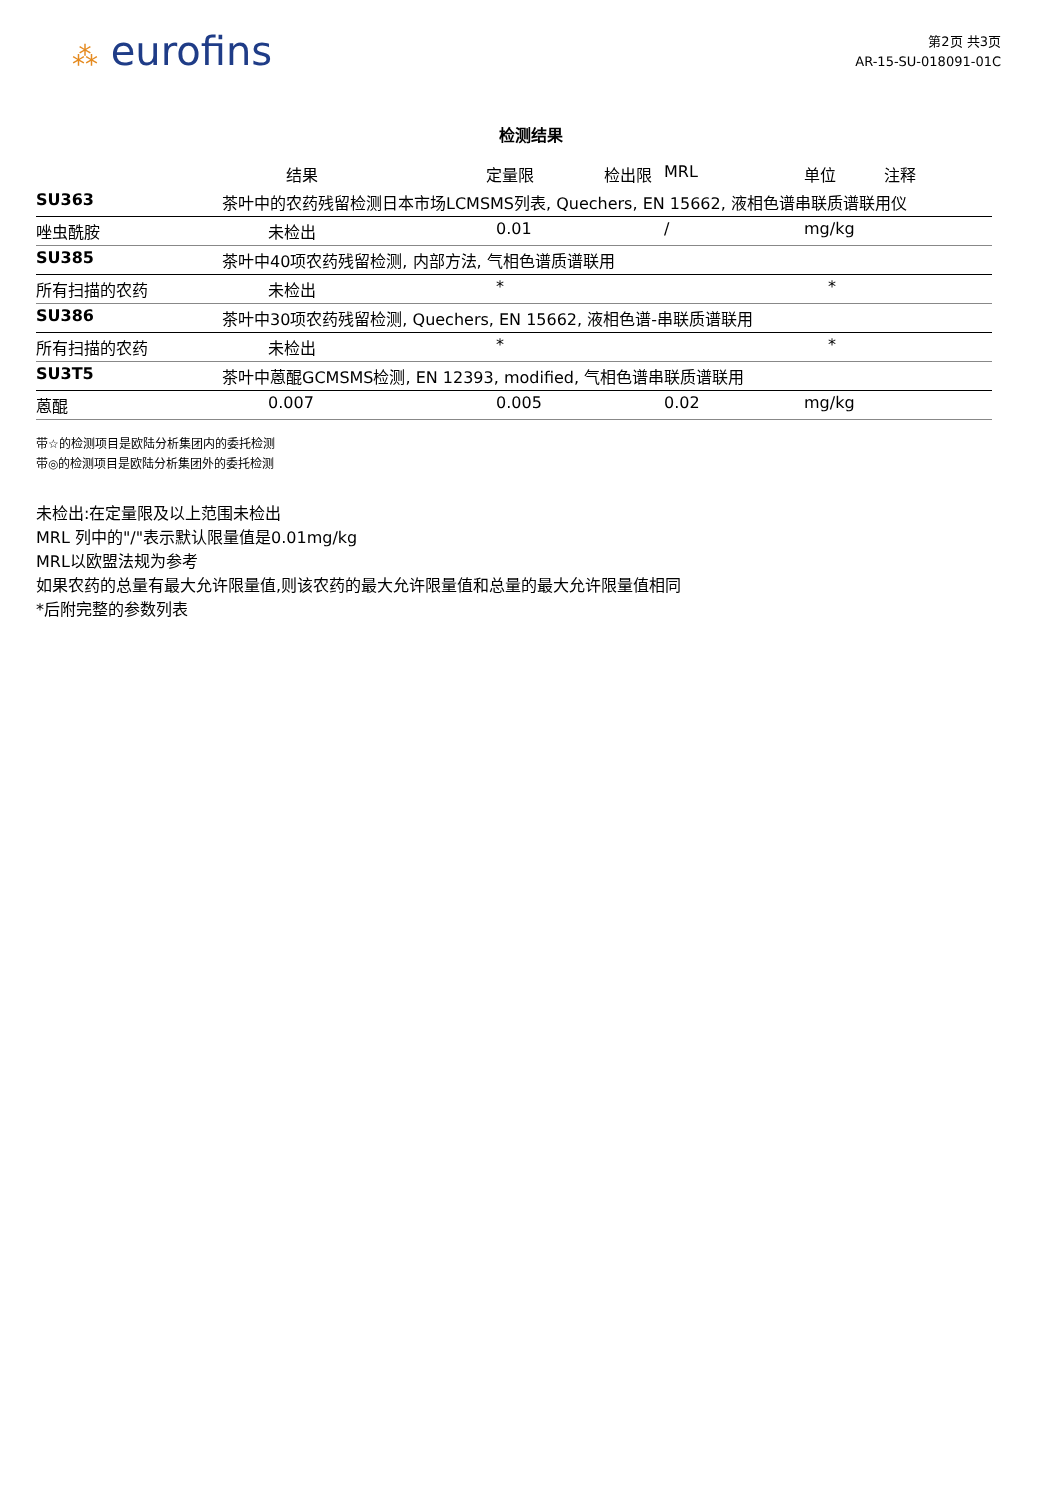⁂ eurofins
第2页 共3页
AR-15-SU-018091-01C
检测结果
| | 结果 | 定量限 | 检出限 | MRL | 单位 | 注释 |
| --- | --- | --- | --- | --- | --- | --- |
| SU363 | 茶叶中的农药残留检测日本市场LCMSMS列表, Quechers, EN 15662, 液相色谱串联质谱联用仪 | | | | | |
| 唑虫酰胺 | 未检出 | 0.01 | | / | mg/kg | |
| SU385 | 茶叶中40项农药残留检测, 内部方法, 气相色谱质谱联用 | | | | | |
| 所有扫描的农药 | 未检出 | * | | | * | |
| SU386 | 茶叶中30项农药残留检测, Quechers, EN 15662, 液相色谱-串联质谱联用 | | | | | |
| 所有扫描的农药 | 未检出 | * | | | * | |
| SU3T5 | 茶叶中蒽醌GCMSMS检测, EN 12393, modified, 气相色谱串联质谱联用 | | | | | |
| 蒽醌 | 0.007 | 0.005 | | 0.02 | mg/kg | |
带☆的检测项目是欧陆分析集团内的委托检测
带◎的检测项目是欧陆分析集团外的委托检测
未检出:在定量限及以上范围未检出
MRL 列中的"/"表示默认限量值是0.01mg/kg
MRL以欧盟法规为参考
如果农药的总量有最大允许限量值,则该农药的最大允许限量值和总量的最大允许限量值相同
*后附完整的参数列表